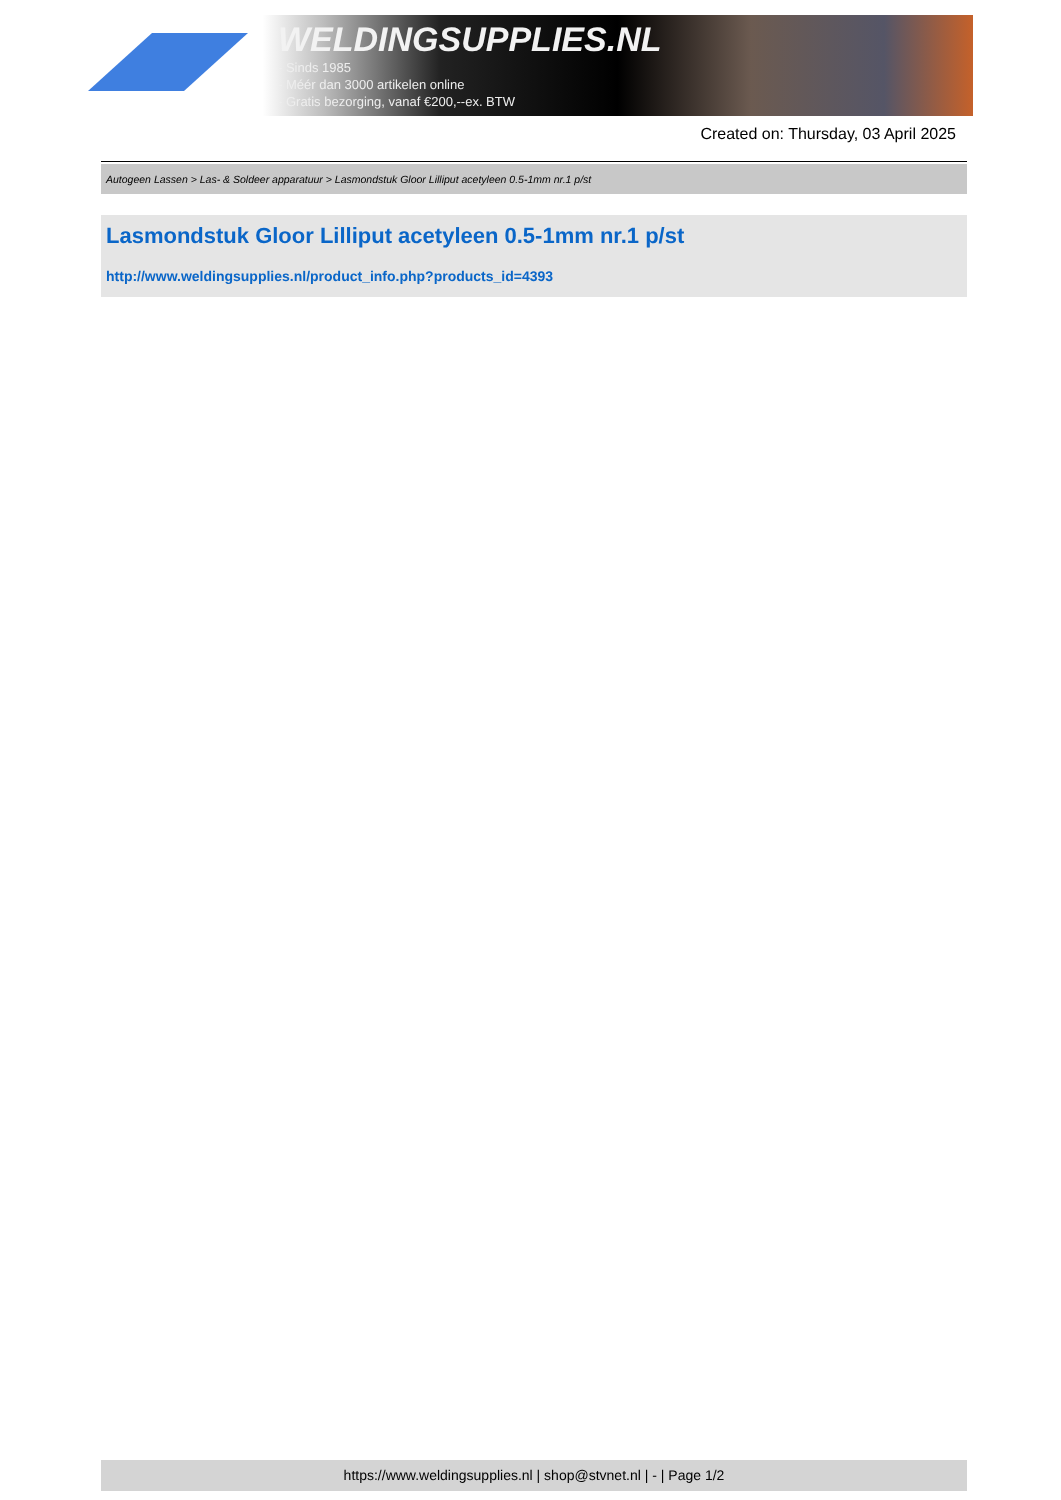WELDINGSUPPLIES.NL
- Sinds 1985
- Méér dan 3000 artikelen online
- Gratis bezorging, vanaf €200,--ex. BTW
Created on: Thursday, 03 April 2025
Autogeen Lassen > Las- & Soldeer apparatuur > Lasmondstuk Gloor Lilliput acetyleen 0.5-1mm nr.1 p/st
Lasmondstuk Gloor Lilliput acetyleen 0.5-1mm nr.1 p/st
http://www.weldingsupplies.nl/product_info.php?products_id=4393
https://www.weldingsupplies.nl | shop@stvnet.nl | - | Page 1/2